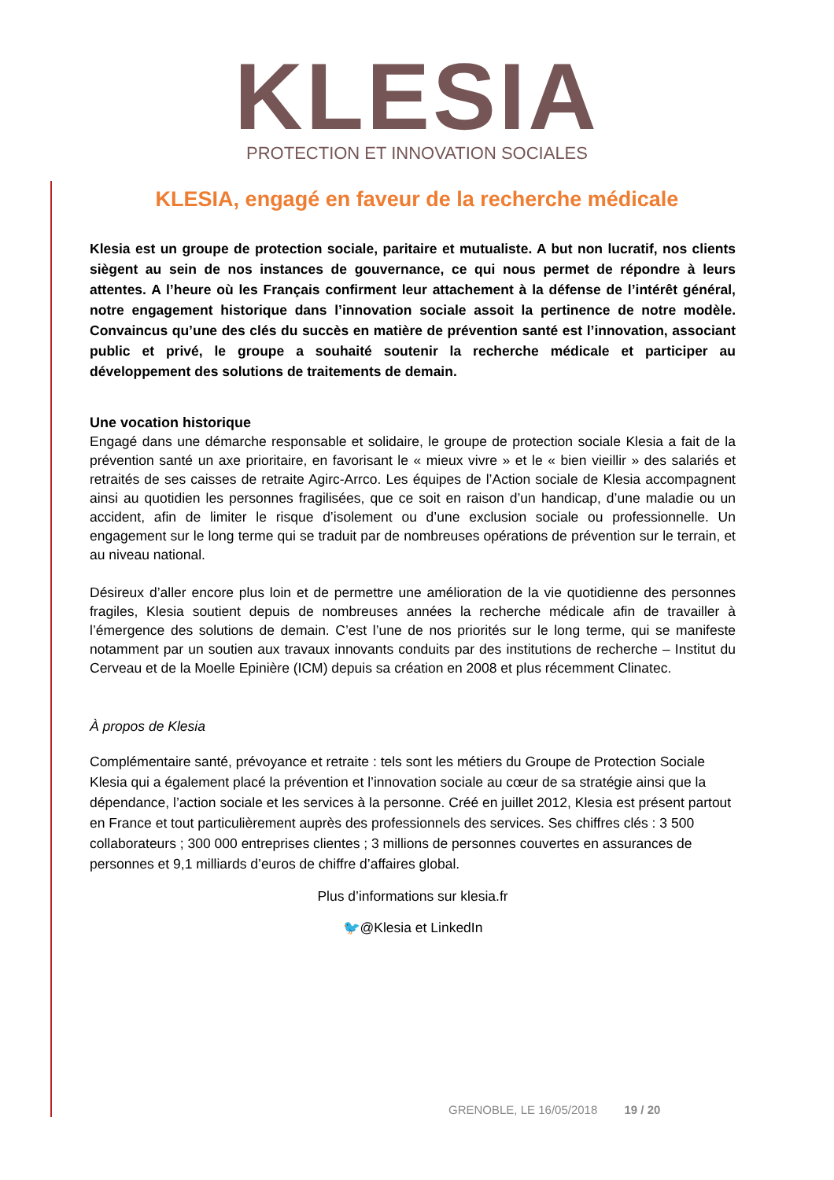KLESIA
PROTECTION ET INNOVATION SOCIALES
KLESIA, engagé en faveur de la recherche médicale
Klesia est un groupe de protection sociale, paritaire et mutualiste. A but non lucratif, nos clients siègent au sein de nos instances de gouvernance, ce qui nous permet de répondre à leurs attentes. A l’heure où les Français confirment leur attachement à la défense de l’intérêt général, notre engagement historique dans l’innovation sociale assoit la pertinence de notre modèle. Convaincus qu’une des clés du succès en matière de prévention santé est l’innovation, associant public et privé, le groupe a souhaité soutenir la recherche médicale et participer au développement des solutions de traitements de demain.
Une vocation historique
Engagé dans une démarche responsable et solidaire, le groupe de protection sociale Klesia a fait de la prévention santé un axe prioritaire, en favorisant le « mieux vivre » et le « bien vieillir » des salariés et retraités de ses caisses de retraite Agirc-Arrco. Les équipes de l’Action sociale de Klesia accompagnent ainsi au quotidien les personnes fragilisées, que ce soit en raison d’un handicap, d’une maladie ou un accident, afin de limiter le risque d’isolement ou d’une exclusion sociale ou professionnelle. Un engagement sur le long terme qui se traduit par de nombreuses opérations de prévention sur le terrain, et au niveau national.
Désireux d’aller encore plus loin et de permettre une amélioration de la vie quotidienne des personnes fragiles, Klesia soutient depuis de nombreuses années la recherche médicale afin de travailler à l’émergence des solutions de demain. C’est l’une de nos priorités sur le long terme, qui se manifeste notamment par un soutien aux travaux innovants conduits par des institutions de recherche – Institut du Cerveau et de la Moelle Epinière (ICM) depuis sa création en 2008 et plus récemment Clinatec.
À propos de Klesia
Complémentaire santé, prévoyance et retraite : tels sont les métiers du Groupe de Protection Sociale Klesia qui a également placé la prévention et l’innovation sociale au cœur de sa stratégie ainsi que la dépendance, l’action sociale et les services à la personne. Créé en juillet 2012, Klesia est présent partout en France et tout particulièrement auprès des professionnels des services. Ses chiffres clés : 3 500 collaborateurs ; 300 000 entreprises clientes ; 3 millions de personnes couvertes en assurances de personnes et 9,1 milliards d’euros de chiffre d’affaires global.
Plus d’informations sur klesia.fr
🐦@Klesia et LinkedIn
GRENOBLE, LE 16/05/2018 19 / 20